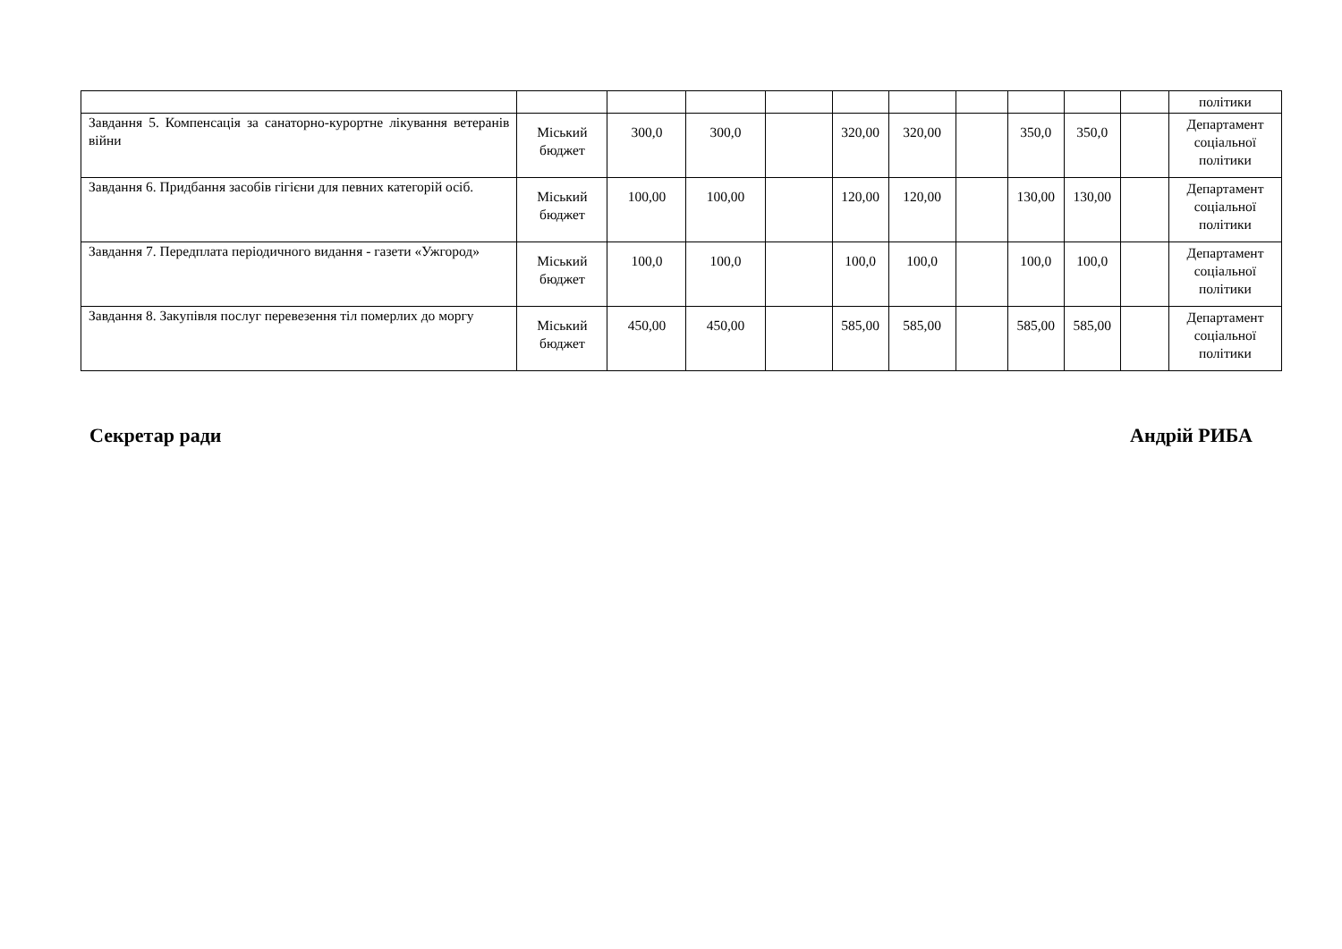| | | | | | | | | | | | політики |
| Завдання 5. Компенсація за санаторно-курортне лікування ветеранів війни | Міський бюджет | 300,0 | 300,0 | | 320,00 | 320,00 | | 350,0 | 350,0 | | Департамент соціальної політики |
| Завдання 6. Придбання засобів гігієни для певних категорій осіб. | Міський бюджет | 100,00 | 100,00 | | 120,00 | 120,00 | | 130,00 | 130,00 | | Департамент соціальної політики |
| Завдання 7. Передплата періодичного видання - газети «Ужгород» | Міський бюджет | 100,0 | 100,0 | | 100,0 | 100,0 | | 100,0 | 100,0 | | Департамент соціальної політики |
| Завдання 8. Закупівля послуг перевезення тіл померлих до моргу | Міський бюджет | 450,00 | 450,00 | | 585,00 | 585,00 | | 585,00 | 585,00 | | Департамент соціальної політики |
Секретар ради Андрій РИБА